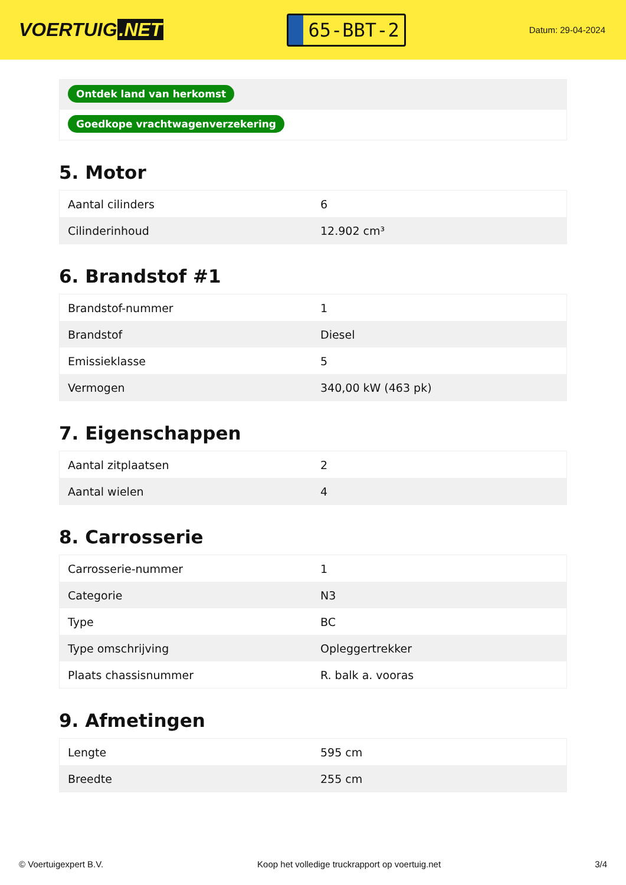VOERTUIG.NET
65-BBT-2
Datum: 29-04-2024
Ontdek land van herkomst
Goedkope vrachtwagenverzekering
5. Motor
| Aantal cilinders | 6 |
| Cilinderinhoud | 12.902 cm³ |
6. Brandstof #1
| Brandstof-nummer | 1 |
| Brandstof | Diesel |
| Emissieklasse | 5 |
| Vermogen | 340,00 kW (463 pk) |
7. Eigenschappen
| Aantal zitplaatsen | 2 |
| Aantal wielen | 4 |
8. Carrosserie
| Carrosserie-nummer | 1 |
| Categorie | N3 |
| Type | BC |
| Type omschrijving | Opleggertrekker |
| Plaats chassisnummer | R. balk a. vooras |
9. Afmetingen
| Lengte | 595 cm |
| Breedte | 255 cm |
© Voertuigexpert B.V. Koop het volledige truckrapport op voertuig.net 3/4